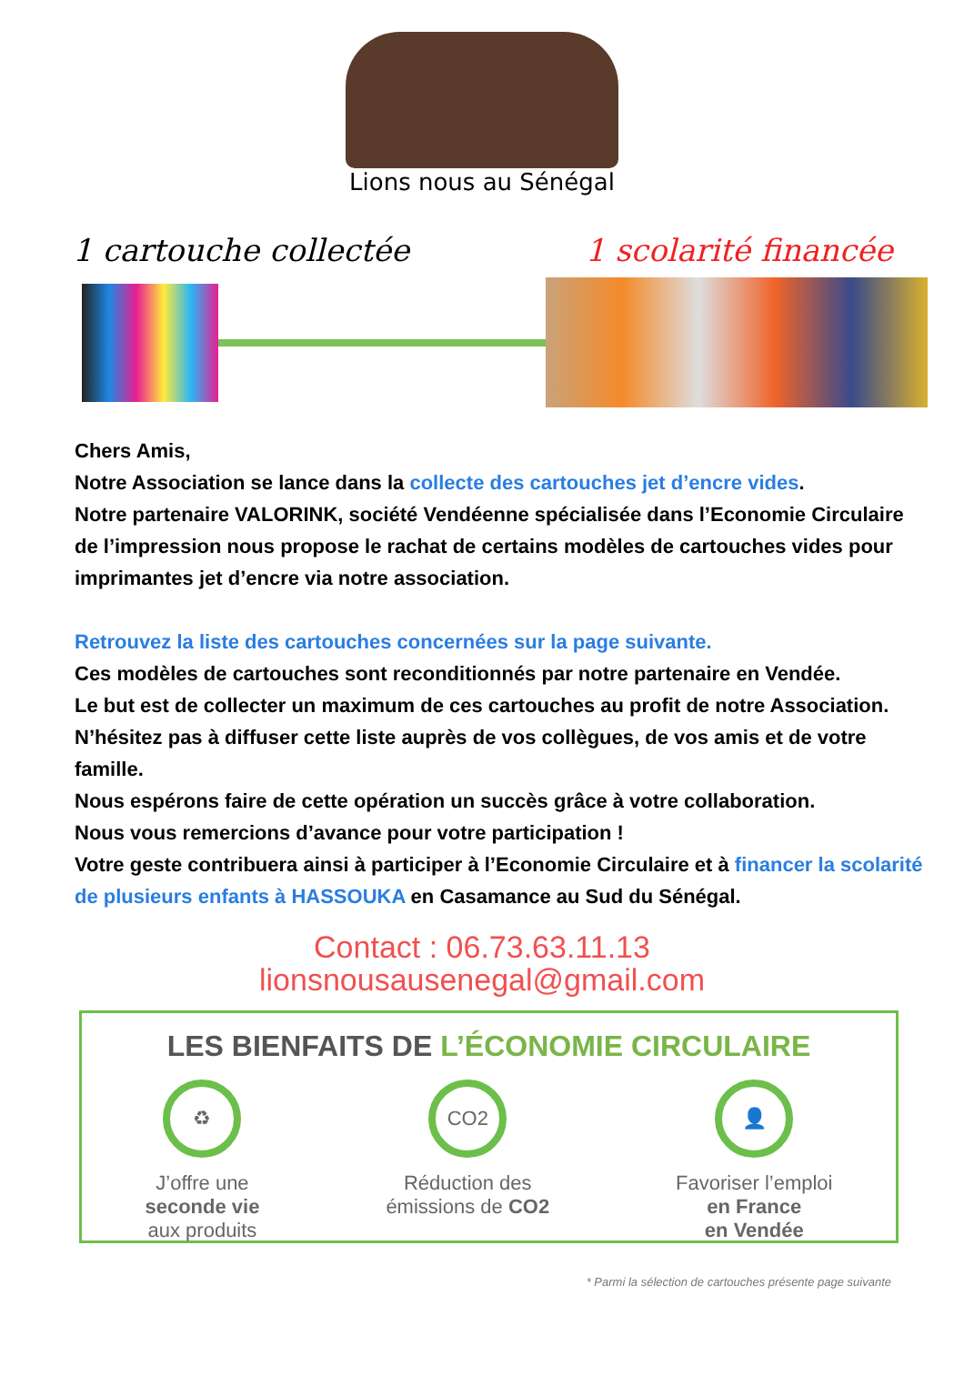Lions nous au Sénégal
1 cartouche collectée 1 scolarité financée
Chers Amis,
Notre Association se lance dans la collecte des cartouches jet d’encre vides.
Notre partenaire VALORINK, société Vendéenne spécialisée dans l’Economie Circulaire de l’impression nous propose le rachat de certains modèles de cartouches vides pour imprimantes jet d’encre via notre association.
Retrouvez la liste des cartouches concernées sur la page suivante.
Ces modèles de cartouches sont reconditionnés par notre partenaire en Vendée.
Le but est de collecter un maximum de ces cartouches au profit de notre Association. N’hésitez pas à diffuser cette liste auprès de vos collègues, de vos amis et de votre famille.
Nous espérons faire de cette opération un succès grâce à votre collaboration.
Nous vous remercions d’avance pour votre participation !
Votre geste contribuera ainsi à participer à l’Economie Circulaire et à financer la scolarité de plusieurs enfants à HASSOUKA en Casamance au Sud du Sénégal.
Contact : 06.73.63.11.13
lionsnousausenegal@gmail.com
LES BIENFAITS DE L’ÉCONOMIE CIRCULAIRE
♻
J’offre une
seconde vie
aux produits
CO2
Réduction des
émissions de CO2
👤
Favoriser l’emploi
en France
en Vendée
* Parmi la sélection de cartouches présente page suivante